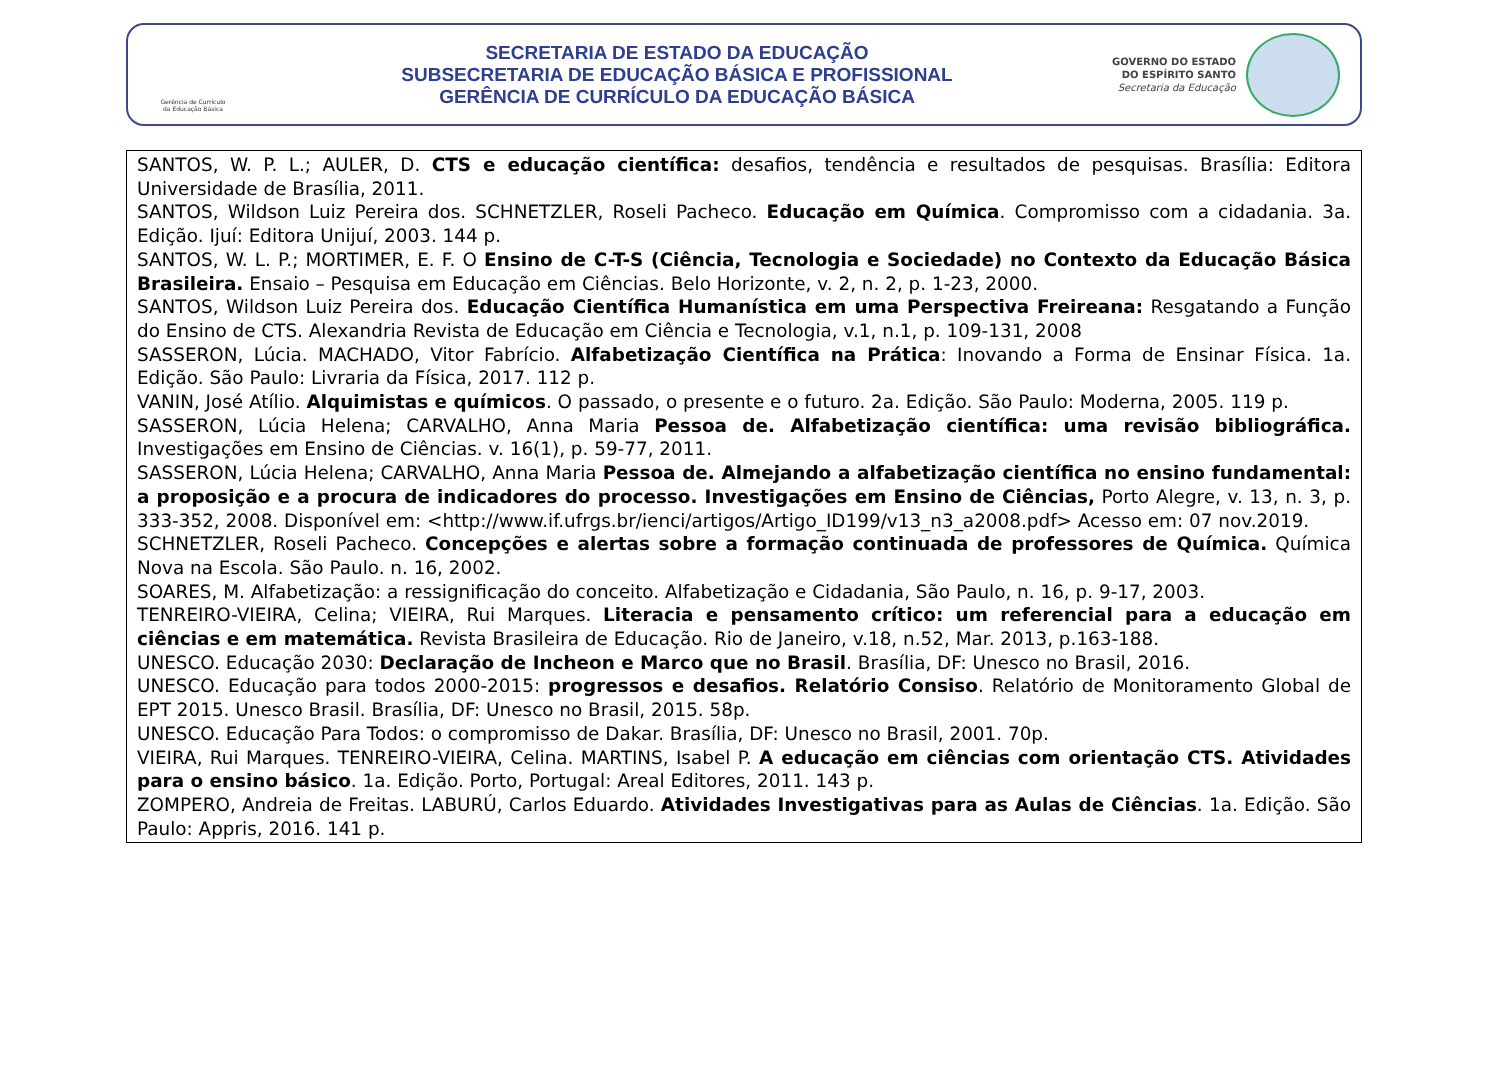Gerência de Currículo
da Educação Básica
SECRETARIA DE ESTADO DA EDUCAÇÃO
SUBSECRETARIA DE EDUCAÇÃO BÁSICA E PROFISSIONAL
GERÊNCIA DE CURRÍCULO DA EDUCAÇÃO BÁSICA
GOVERNO DO ESTADO
DO ESPÍRITO SANTO
Secretaria da Educação
SANTOS, W. P. L.; AULER, D. CTS e educação científica: desafios, tendência e resultados de pesquisas. Brasília: Editora Universidade de Brasília, 2011.
SANTOS, Wildson Luiz Pereira dos. SCHNETZLER, Roseli Pacheco. Educação em Química. Compromisso com a cidadania. 3a. Edição. Ijuí: Editora Unijuí, 2003. 144 p.
SANTOS, W. L. P.; MORTIMER, E. F. O Ensino de C-T-S (Ciência, Tecnologia e Sociedade) no Contexto da Educação Básica Brasileira. Ensaio – Pesquisa em Educação em Ciências. Belo Horizonte, v. 2, n. 2, p. 1-23, 2000.
SANTOS, Wildson Luiz Pereira dos. Educação Científica Humanística em uma Perspectiva Freireana: Resgatando a Função do Ensino de CTS. Alexandria Revista de Educação em Ciência e Tecnologia, v.1, n.1, p. 109-131, 2008
SASSERON, Lúcia. MACHADO, Vitor Fabrício. Alfabetização Científica na Prática: Inovando a Forma de Ensinar Física. 1a. Edição. São Paulo: Livraria da Física, 2017. 112 p.
VANIN, José Atílio. Alquimistas e químicos. O passado, o presente e o futuro. 2a. Edição. São Paulo: Moderna, 2005. 119 p.
SASSERON, Lúcia Helena; CARVALHO, Anna Maria Pessoa de. Alfabetização científica: uma revisão bibliográfica. Investigações em Ensino de Ciências. v. 16(1), p. 59-77, 2011.
SASSERON, Lúcia Helena; CARVALHO, Anna Maria Pessoa de. Almejando a alfabetização científica no ensino fundamental: a proposição e a procura de indicadores do processo. Investigações em Ensino de Ciências, Porto Alegre, v. 13, n. 3, p. 333-352, 2008. Disponível em: <http://www.if.ufrgs.br/ienci/artigos/Artigo_ID199/v13_n3_a2008.pdf> Acesso em: 07 nov.2019.
SCHNETZLER, Roseli Pacheco. Concepções e alertas sobre a formação continuada de professores de Química. Química Nova na Escola. São Paulo. n. 16, 2002.
SOARES, M. Alfabetização: a ressignificação do conceito. Alfabetização e Cidadania, São Paulo, n. 16, p. 9-17, 2003.
TENREIRO-VIEIRA, Celina; VIEIRA, Rui Marques. Literacia e pensamento crítico: um referencial para a educação em ciências e em matemática. Revista Brasileira de Educação. Rio de Janeiro, v.18, n.52, Mar. 2013, p.163-188.
UNESCO. Educação 2030: Declaração de Incheon e Marco que no Brasil. Brasília, DF: Unesco no Brasil, 2016.
UNESCO. Educação para todos 2000-2015: progressos e desafios. Relatório Consiso. Relatório de Monitoramento Global de EPT 2015. Unesco Brasil. Brasília, DF: Unesco no Brasil, 2015. 58p.
UNESCO. Educação Para Todos: o compromisso de Dakar. Brasília, DF: Unesco no Brasil, 2001. 70p.
VIEIRA, Rui Marques. TENREIRO-VIEIRA, Celina. MARTINS, Isabel P. A educação em ciências com orientação CTS. Atividades para o ensino básico. 1a. Edição. Porto, Portugal: Areal Editores, 2011. 143 p.
ZOMPERO, Andreia de Freitas. LABURÚ, Carlos Eduardo. Atividades Investigativas para as Aulas de Ciências. 1a. Edição. São Paulo: Appris, 2016. 141 p.